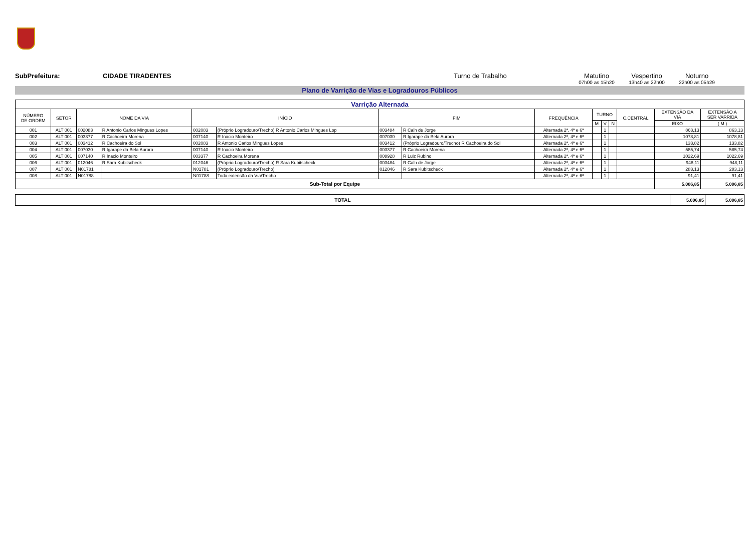SubPrefeitura: CIDADE TIRADENTES Turno de Trabalho Matutino Vespertino Noturno
07h00 as 15h20 13h40 as 22h00 22h00 as 05h29
Plano de Varrição de Vias e Logradouros Públicos
| Varrição Alternada | | | | | | | | | | | | | | |
| --- | --- | --- | --- | --- | --- | --- | --- | --- | --- | --- | --- | --- | --- | --- |
| NÚMERO DE ORDEM | SETOR | NOME DA VIA | | INÍCIO | | FIM | | FREQUÊNCIA | TURNO | | | C.CENTRAL | EXTENSÃO DA VIA | EXTENSÃO A SER VARRIDA |
| | | | | | | | | | M | V | N | | EIXO | ( M ) |
| 001 | ALT 001 | 002083 | R Antonio Carlos Mingues Lopes | 002083 | (Próprio Logradouro/Trecho) R Antonio Carlos Mingues Lop | 003484 | R Calh de Jorge | Alternada 2ª, 4ª e 6ª | | 1 | | | 863,13 | 863,13 |
| 002 | ALT 001 | 003377 | R Cachoeira Morena | 007140 | R Inacio Monteiro | 007030 | R Igarape da Bela Aurora | Alternada 2ª, 4ª e 6ª | | 1 | | | 1078,81 | 1078,81 |
| 003 | ALT 001 | 003412 | R Cachoeira do Sol | 002083 | R Antonio Carlos Mingues Lopes | 003412 | (Próprio Logradouro/Trecho) R Cachoeira do Sol | Alternada 2ª, 4ª e 6ª | | 1 | | | 133,82 | 133,82 |
| 004 | ALT 001 | 007030 | R Igarape da Bela Aurora | 007140 | R Inacio Monteiro | 003377 | R Cachoeira Morena | Alternada 2ª, 4ª e 6ª | | 1 | | | 585,74 | 585,74 |
| 005 | ALT 001 | 007140 | R Inacio Monteiro | 003377 | R Cachoeira Morena | 008928 | R Luiz Rubino | Alternada 2ª, 4ª e 6ª | | 1 | | | 1022,69 | 1022,69 |
| 006 | ALT 001 | 012046 | R Sara Kubitscheck | 012046 | (Próprio Logradouro/Trecho) R Sara Kubitscheck | 003484 | R Calh de Jorge | Alternada 2ª, 4ª e 6ª | | 1 | | | 948,11 | 948,11 |
| 007 | ALT 001 | N01781 | | N01781 | (Próprio Logradouro/Trecho) | 012046 | R Sara Kubitscheck | Alternada 2ª, 4ª e 6ª | | 1 | | | 283,13 | 283,13 |
| 008 | ALT 001 | N01788 | | N01788 | Toda extensão da Via/Trecho | | | Alternada 2ª, 4ª e 6ª | | 1 | | | 91,41 | 91,41 |
| Sub-Total por Equipe | | | | | | | | | | | | | 5.006,85 | 5.006,85 |
| TOTAL | 5.006,85 | 5.006,85 |